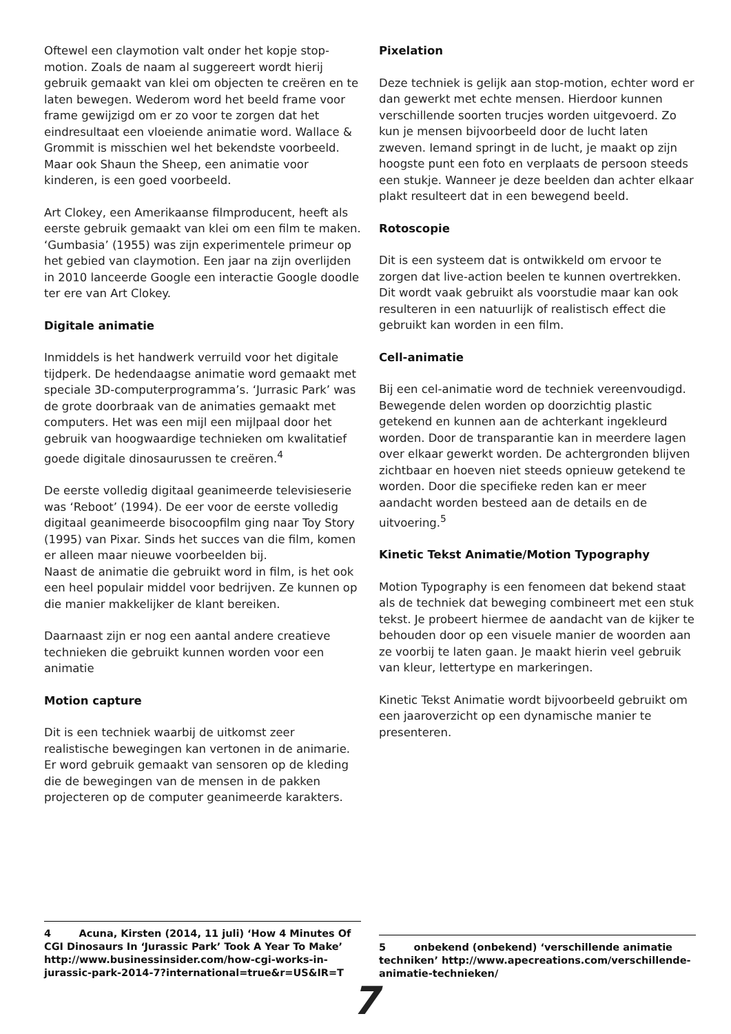Oftewel een claymotion valt onder het kopje stop-motion. Zoals de naam al suggereert wordt hierij gebruik gemaakt van klei om objecten te creëren en te laten bewegen. Wederom word het beeld frame voor frame gewijzigd om er zo voor te zorgen dat het eindresultaat een vloeiende animatie word. Wallace & Grommit is misschien wel het bekendste voorbeeld. Maar ook Shaun the Sheep, een animatie voor kinderen, is een goed voorbeeld.
Art Clokey, een Amerikaanse filmproducent, heeft als eerste gebruik gemaakt van klei om een film te maken. ‘Gumbasia’ (1955) was zijn experimentele primeur op het gebied van claymotion. Een jaar na zijn overlijden in 2010 lanceerde Google een interactie Google doodle ter ere van Art Clokey.
Digitale animatie
Inmiddels is het handwerk verruild voor het digitale tijdperk. De hedendaagse animatie word gemaakt met speciale 3D-computerprogramma’s. ‘Jurrasic Park’ was de grote doorbraak van de animaties gemaakt met computers. Het was een mijl een mijlpaal door het gebruik van hoogwaardige technieken om kwalitatief goede digitale dinosaurussen te creëren.<sup>4</sup>
De eerste volledig digitaal geanimeerde televisieserie was ‘Reboot’ (1994). De eer voor de eerste volledig digitaal geanimeerde bisocoopfilm ging naar Toy Story (1995) van Pixar. Sinds het succes van die film, komen er alleen maar nieuwe voorbeelden bij.
Naast de animatie die gebruikt word in film, is het ook een heel populair middel voor bedrijven. Ze kunnen op die manier makkelijker de klant bereiken.
Daarnaast zijn er nog een aantal andere creatieve technieken die gebruikt kunnen worden voor een animatie
Motion capture
Dit is een techniek waarbij de uitkomst zeer realistische bewegingen kan vertonen in de animarie. Er word gebruik gemaakt van sensoren op de kleding die de bewegingen van de mensen in de pakken projecteren op de computer geanimeerde karakters.
Pixelation
Deze techniek is gelijk aan stop-motion, echter word er dan gewerkt met echte mensen. Hierdoor kunnen verschillende soorten trucjes worden uitgevoerd. Zo kun je mensen bijvoorbeeld door de lucht laten zweven. Iemand springt in de lucht, je maakt op zijn hoogste punt een foto en verplaats de persoon steeds een stukje. Wanneer je deze beelden dan achter elkaar plakt resulteert dat in een bewegend beeld.
Rotoscopie
Dit is een systeem dat is ontwikkeld om ervoor te zorgen dat live-action beelen te kunnen overtrekken. Dit wordt vaak gebruikt als voorstudie maar kan ook resulteren in een natuurlijk of realistisch effect die gebruikt kan worden in een film.
Cell-animatie
Bij een cel-animatie word de techniek vereenvoudigd. Bewegende delen worden op doorzichtig plastic getekend en kunnen aan de achterkant ingekleurd worden. Door de transparantie kan in meerdere lagen over elkaar gewerkt worden. De achtergronden blijven zichtbaar en hoeven niet steeds opnieuw getekend te worden. Door die specifieke reden kan er meer aandacht worden besteed aan de details en de uitvoering.<sup>5</sup>
Kinetic Tekst Animatie/Motion Typography
Motion Typography is een fenomeen dat bekend staat als de techniek dat beweging combineert met een stuk tekst. Je probeert hiermee de aandacht van de kijker te behouden door op een visuele manier de woorden aan ze voorbij te laten gaan. Je maakt hierin veel gebruik van kleur, lettertype en markeringen.
Kinetic Tekst Animatie wordt bijvoorbeeld gebruikt om een jaaroverzicht op een dynamische manier te presenteren.
4 Acuna, Kirsten (2014, 11 juli) ‘How 4 Minutes Of CGI Dinosaurs In ‘Jurassic Park’ Took A Year To Make’ http://www.businessinsider.com/how-cgi-works-in-jurassic-park-2014-7?international=true&r=US&IR=T
5 onbekend (onbekend) ‘verschillende animatie techniken’ http://www.apecreations.com/verschillende-animatie-technieken/
7